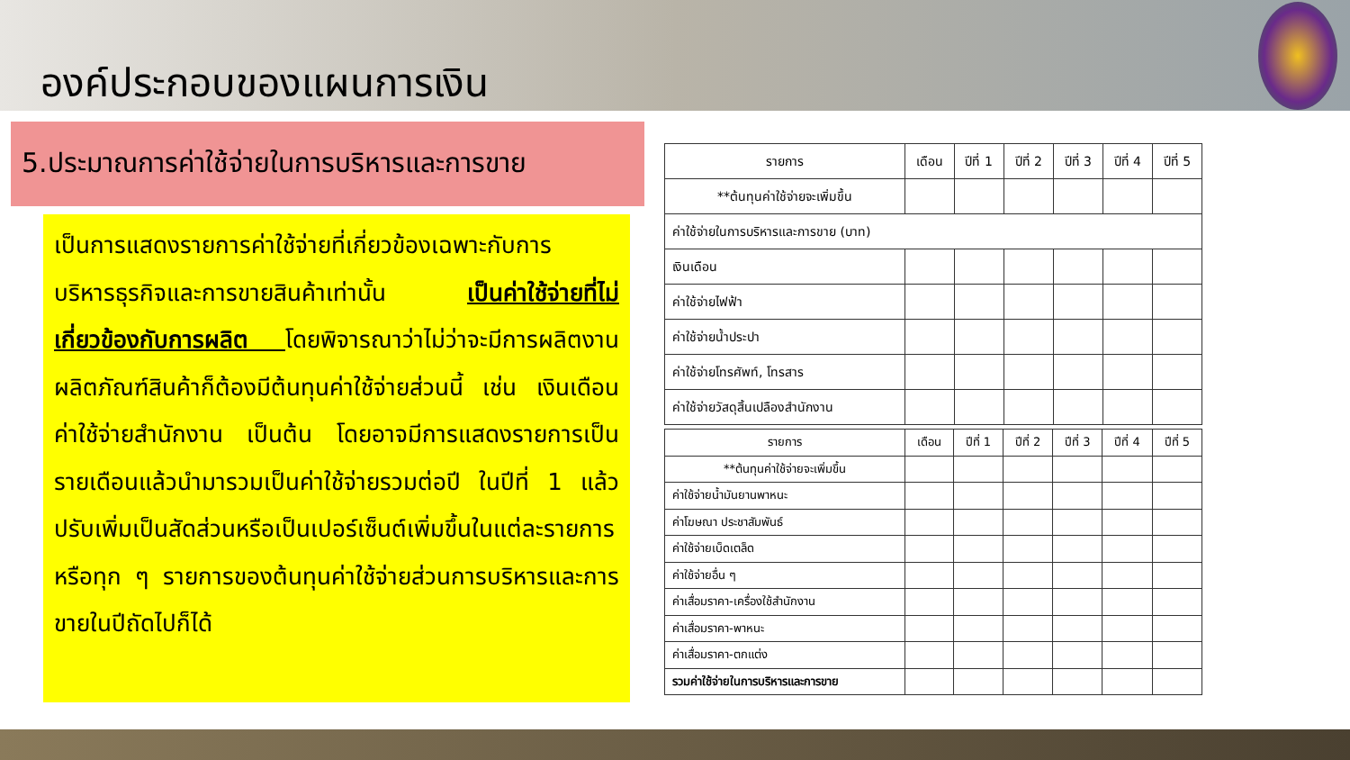องค์ประกอบของแผนการเงิน
5.ประมาณการค่าใช้จ่ายในการบริหารและการขาย
เป็นการแสดงรายการค่าใช้จ่ายที่เกี่ยวข้องเฉพาะกับการบริหารธุรกิจและการขายสินค้าเท่านั้น เป็นค่าใช้จ่ายที่ไม่เกี่ยวข้องกับการผลิต โดยพิจารณาว่าไม่ว่าจะมีการผลิตงาน ผลิตภัณฑ์สินค้าก็ต้องมีต้นทุนค่าใช้จ่ายส่วนนี้ เช่น เงินเดือน ค่าใช้จ่ายสำนักงาน เป็นต้น โดยอาจมีการแสดงรายการเป็นรายเดือนแล้วนำมารวมเป็นค่าใช้จ่ายรวมต่อปี ในปีที่ 1 แล้วปรับเพิ่มเป็นสัดส่วนหรือเป็นเปอร์เซ็นต์เพิ่มขึ้นในแต่ละรายการหรือทุก ๆ รายการของต้นทุนค่าใช้จ่ายส่วนการบริหารและการขายในปีถัดไปก็ได้
| รายการ | เดือน | ปีที่ 1 | ปีที่ 2 | ปีที่ 3 | ปีที่ 4 | ปีที่ 5 |
| --- | --- | --- | --- | --- | --- | --- |
| **ต้นทุนค่าใช้จ่ายจะเพิ่มขึ้น | | | | | | |
| ค่าใช้จ่ายในการบริหารและการขาย (บาท) | | | | | | |
| เงินเดือน | | | | | | |
| ค่าใช้จ่ายไฟฟ้า | | | | | | |
| ค่าใช้จ่ายน้ำประปา | | | | | | |
| ค่าใช้จ่ายโทรศัพท์, โทรสาร | | | | | | |
| ค่าใช้จ่ายวัสดุสิ้นเปลืองสำนักงาน | | | | | | |
| รายการ | เดือน | ปีที่ 1 | ปีที่ 2 | ปีที่ 3 | ปีที่ 4 | ปีที่ 5 |
| --- | --- | --- | --- | --- | --- | --- |
| **ต้นทุนค่าใช้จ่ายจะเพิ่มขึ้น | | | | | | |
| ค่าใช้จ่ายน้ำมันยานพาหนะ | | | | | | |
| ค่าโฆษณา ประชาสัมพันธ์ | | | | | | |
| ค่าใช้จ่ายเบ็ดเตล็ด | | | | | | |
| ค่าใช้จ่ายอื่น ๆ | | | | | | |
| ค่าเสื่อมราคา-เครื่องใช้สำนักงาน | | | | | | |
| ค่าเสื่อมราคา-พาหนะ | | | | | | |
| ค่าเสื่อมราคา-ตกแต่ง | | | | | | |
| รวมค่าใช้จ่ายในการบริหารและการขาย | | | | | | |